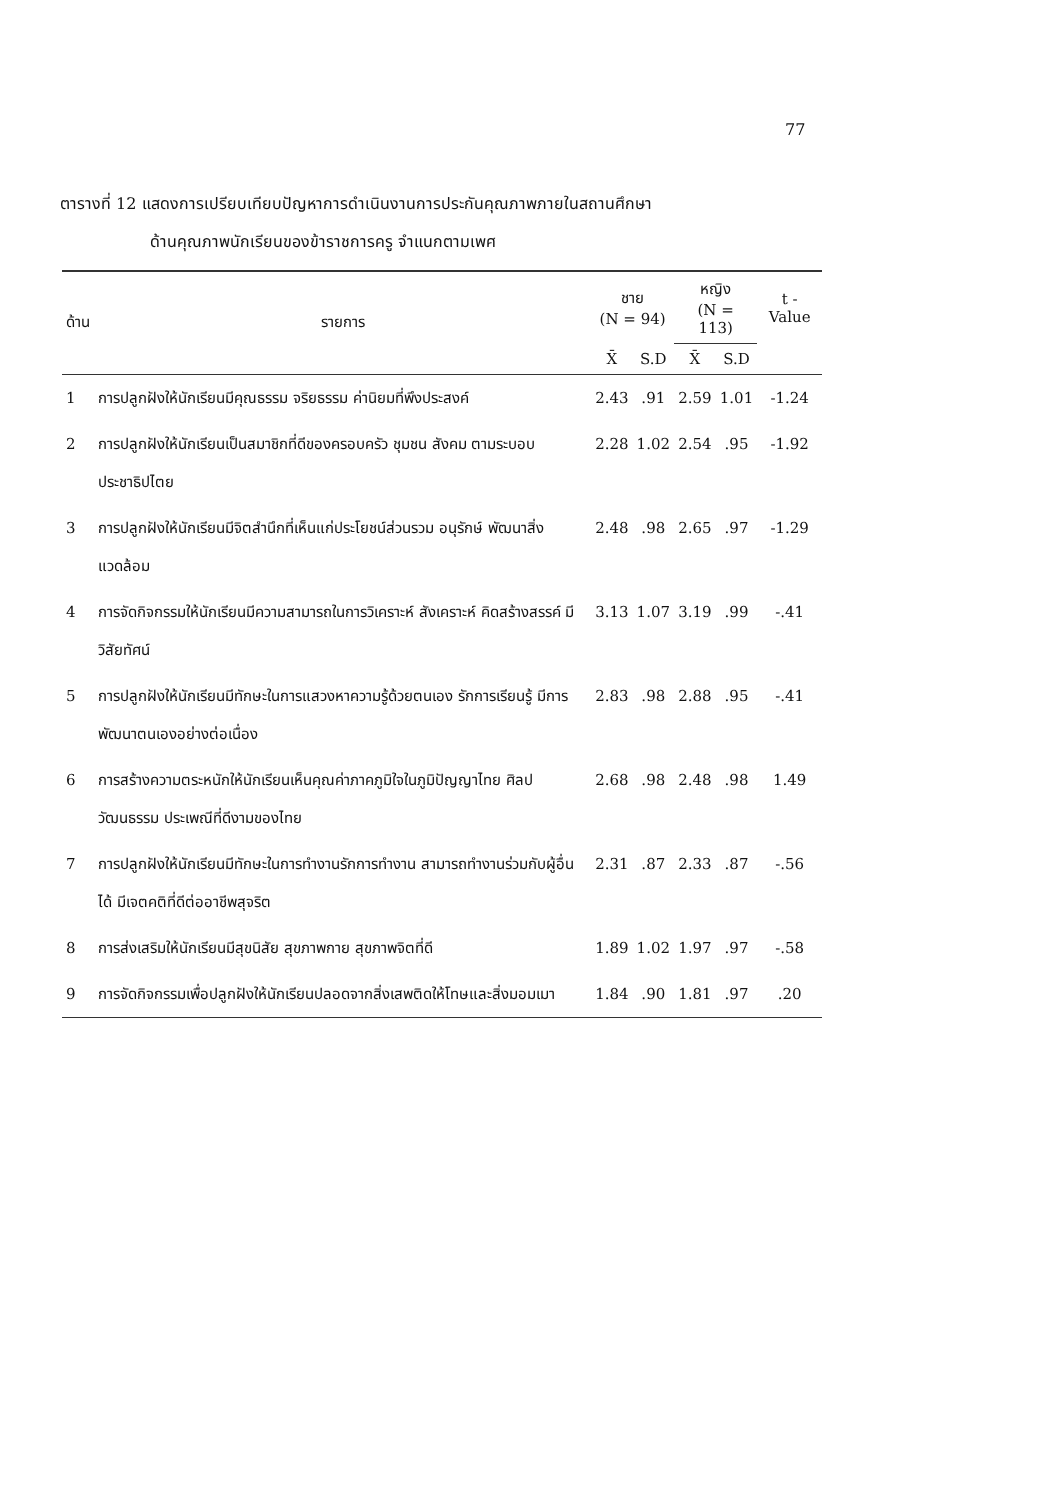77
ตารางที่ 12 แสดงการเปรียบเทียบปัญหาการดำเนินงานการประกันคุณภาพภายในสถานศึกษา
ด้านคุณภาพนักเรียนของข้าราชการครู จำแนกตามเพศ
| ด้าน | รายการ | ชาย (N = 94) | | หญิง (N = 113) | | t - Value |
| --- | --- | --- | --- | --- | --- | --- |
| | | X̄ | S.D | X̄ | S.D | |
| 1 | การปลูกฝังให้นักเรียนมีคุณธรรม จริยธรรม ค่านิยมที่พึงประสงค์ | 2.43 | .91 | 2.59 | 1.01 | -1.24 |
| 2 | การปลูกฝังให้นักเรียนเป็นสมาชิกที่ดีของครอบครัว ชุมชน สังคม ตามระบอบประชาธิปไตย | 2.28 | 1.02 | 2.54 | .95 | -1.92 |
| 3 | การปลูกฝังให้นักเรียนมีจิตสำนึกที่เห็นแก่ประโยชน์ส่วนรวม อนุรักษ์ พัฒนาสิ่งแวดล้อม | 2.48 | .98 | 2.65 | .97 | -1.29 |
| 4 | การจัดกิจกรรมให้นักเรียนมีความสามารถในการวิเคราะห์ สังเคราะห์ คิดสร้างสรรค์ มีวิสัยทัศน์ | 3.13 | 1.07 | 3.19 | .99 | -.41 |
| 5 | การปลูกฝังให้นักเรียนมีทักษะในการแสวงหาความรู้ด้วยตนเอง รักการเรียนรู้ มีการพัฒนาตนเองอย่างต่อเนื่อง | 2.83 | .98 | 2.88 | .95 | -.41 |
| 6 | การสร้างความตระหนักให้นักเรียนเห็นคุณค่าภาคภูมิใจในภูมิปัญญาไทย ศิลปวัฒนธรรม ประเพณีที่ดีงามของไทย | 2.68 | .98 | 2.48 | .98 | 1.49 |
| 7 | การปลูกฝังให้นักเรียนมีทักษะในการทำงานรักการทำงาน สามารถทำงานร่วมกับผู้อื่นได้ มีเจตคติที่ดีต่ออาชีพสุจริต | 2.31 | .87 | 2.33 | .87 | -.56 |
| 8 | การส่งเสริมให้นักเรียนมีสุขนิสัย สุขภาพกาย สุขภาพจิตที่ดี | 1.89 | 1.02 | 1.97 | .97 | -.58 |
| 9 | การจัดกิจกรรมเพื่อปลูกฝังให้นักเรียนปลอดจากสิ่งเสพติดให้โทษและสิ่งมอมเมา | 1.84 | .90 | 1.81 | .97 | .20 |